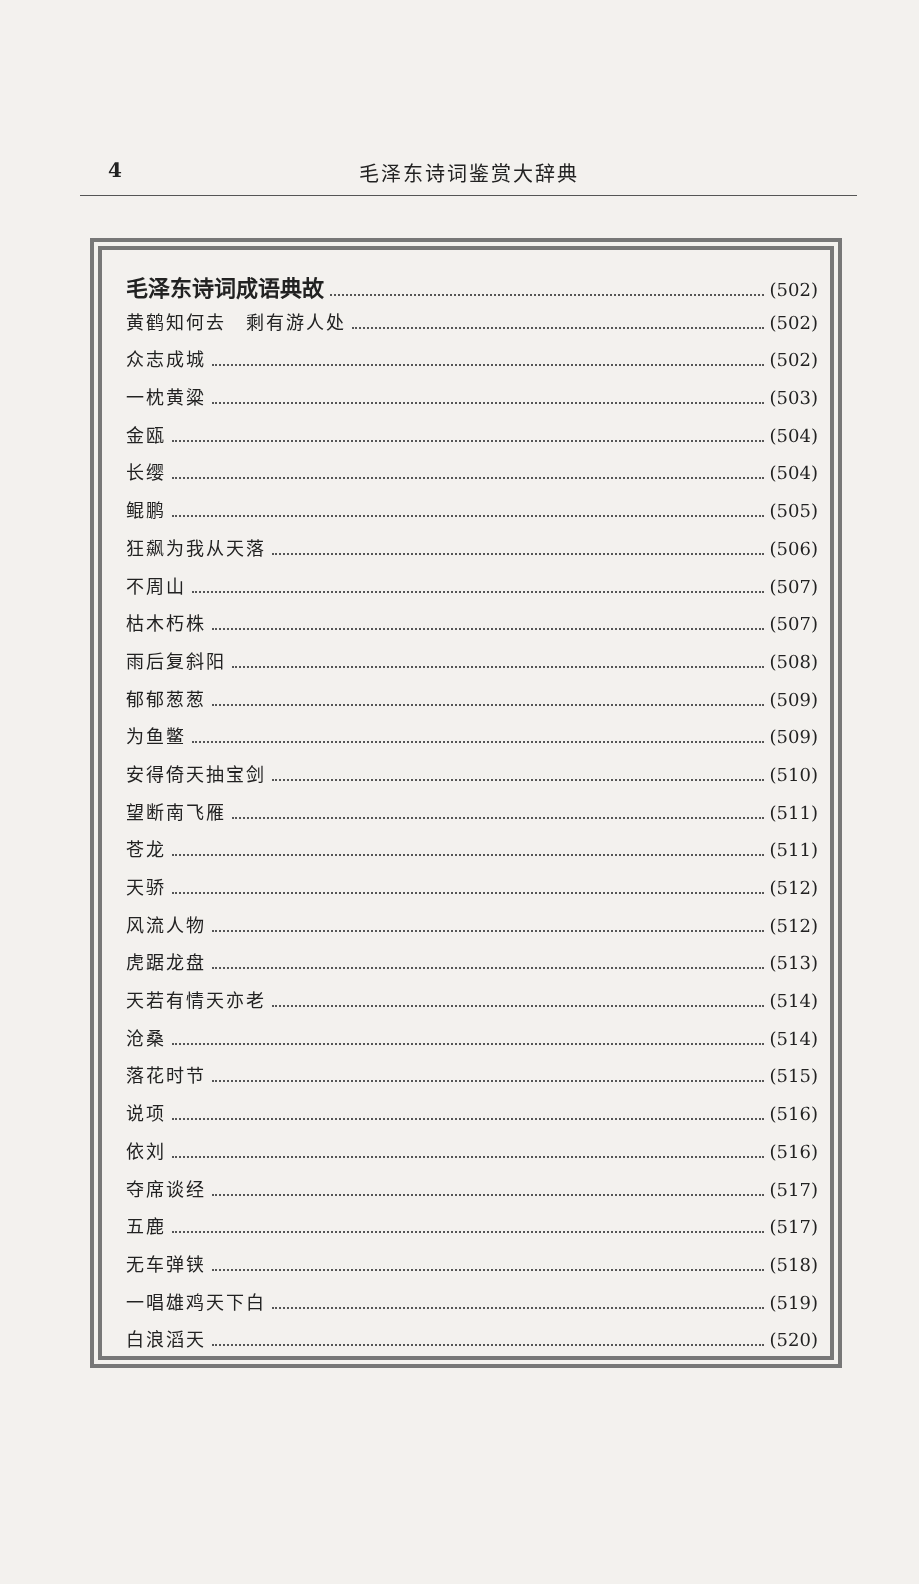4
毛泽东诗词鉴赏大辞典
毛泽东诗词成语典故 (502)
黄鹤知何去　剩有游人处 (502)
众志成城 (502)
一枕黄粱 (503)
金瓯 (504)
长缨 (504)
鲲鹏 (505)
狂飙为我从天落 (506)
不周山 (507)
枯木朽株 (507)
雨后复斜阳 (508)
郁郁葱葱 (509)
为鱼鳖 (509)
安得倚天抽宝剑 (510)
望断南飞雁 (511)
苍龙 (511)
天骄 (512)
风流人物 (512)
虎踞龙盘 (513)
天若有情天亦老 (514)
沧桑 (514)
落花时节 (515)
说项 (516)
依刘 (516)
夺席谈经 (517)
五鹿 (517)
无车弹铗 (518)
一唱雄鸡天下白 (519)
白浪滔天 (520)